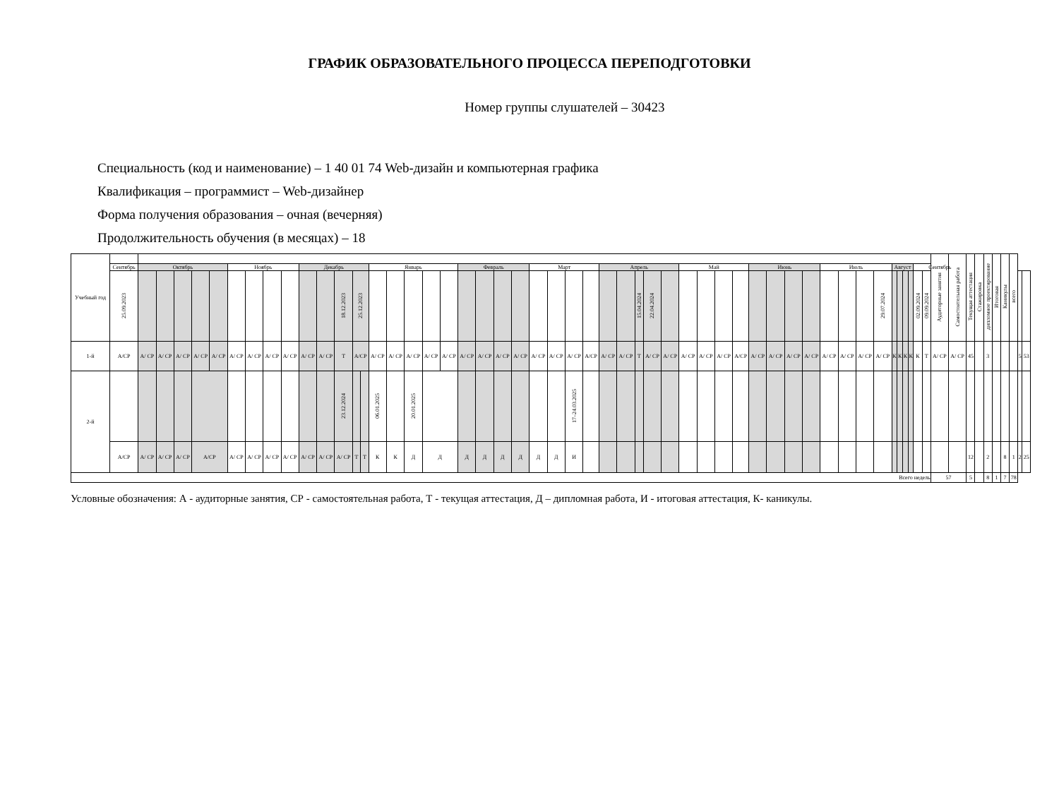ГРАФИК ОБРАЗОВАТЕЛЬНОГО ПРОЦЕССА ПЕРЕПОДГОТОВКИ
Номер группы слушателей – 30423
Специальность (код и наименование) – 1 40 01 74 Web-дизайн и компьютерная графика
Квалификация – программист – Web-дизайнер
Форма получения образования – очная (вечерняя)
Продолжительность обучения (в месяцах) – 18
| Учебный год | | | | | | | | | | | | | | | | | | | | | | | | | | | | | | | | | | | | | | | | | | | | | | | | | | | | Аудиторные занятия | Самостоятельная работа | Текущая аттестация | Стажировка | дипломное проектирование | Итоговая | Каникулы | всего | | |
| | Сентябрь | Октябрь | | | | | Ноябрь | | | | Декабрь | | | | | Январь | | | | | Февраль | | | | Март | | | | Апрель | | | | | Май | | | | Июнь | | | | Июль | | | | Август | | | | Сентябрь | | | | | | | | | | | |
| | 25.09.2023 | | | | | | | | | | | | 18.12.2023 | 25.12.2023 | | | | | | | | | | | | | | | | | 15.04.2024 | 22.04.2024 | | | | | | | | | | | | | 29.07.2024 | | | | | 02.09.2024 | 09.09.2024 | | | | | | | | | | |
| 1-й | А/СР | А/ СР | А/ СР | А/ СР | А/ СР | А/ СР | А/ СР | А/ СР | А/ СР | А/ СР | А/ СР | А/ СР | Т | А/СР | | А/ СР | А/ СР | А/ СР | А/ СР | А/ СР | А/ СР | А/ СР | А/ СР | А/ СР | А/ СР | А/ СР | А/ СР | А/СР | А/ СР | А/ СР | Т | А/ СР | А/ СР | А/ СР | А/ СР | А/ СР | А/СР | А/ СР | А/ СР | А/ СР | А/ СР | А/ СР | А/ СР | А/ СР | А/ СР | К | К | К | К | К | Т | А/ СР | А/ СР | 45 | | 3 | | | | 5 | 53 |
| 2-й | | | | | | | | | | | | | 23.12.2024 | | | 06.01.2025 | | 20.01.2025 | | | | | | | | | 17–24.03.2025 | | | | | | | | | | | | | | | | | | | | | | | | | | | | | | | | | | |
| | А/СР | А/ СР | А/ СР | А/ СР | А/СР | | А/ СР | А/ СР | А/ СР | А/ СР | А/ СР | А/ СР | А/ СР | Т | Т | К | К | Д | Д | | Д | Д | Д | Д | Д | Д | И | | | | | | | | | | | | | | | | | | | | | | | | | | | 12 | | 2 | | 8 | 1 | 2 | 25 |
| Всего недель | | | | | | | | | | | | | | | | | | | | | | | | | | | | | | | | | | | | | | | | | | | | | | | | | | | | 57 | | 5 | | 8 | 1 | 7 | 78 | | |
Условные обозначения: А - аудиторные занятия, СР - самостоятельная работа, Т - текущая аттестация, Д – дипломная работа, И - итоговая аттестация, К- каникулы.